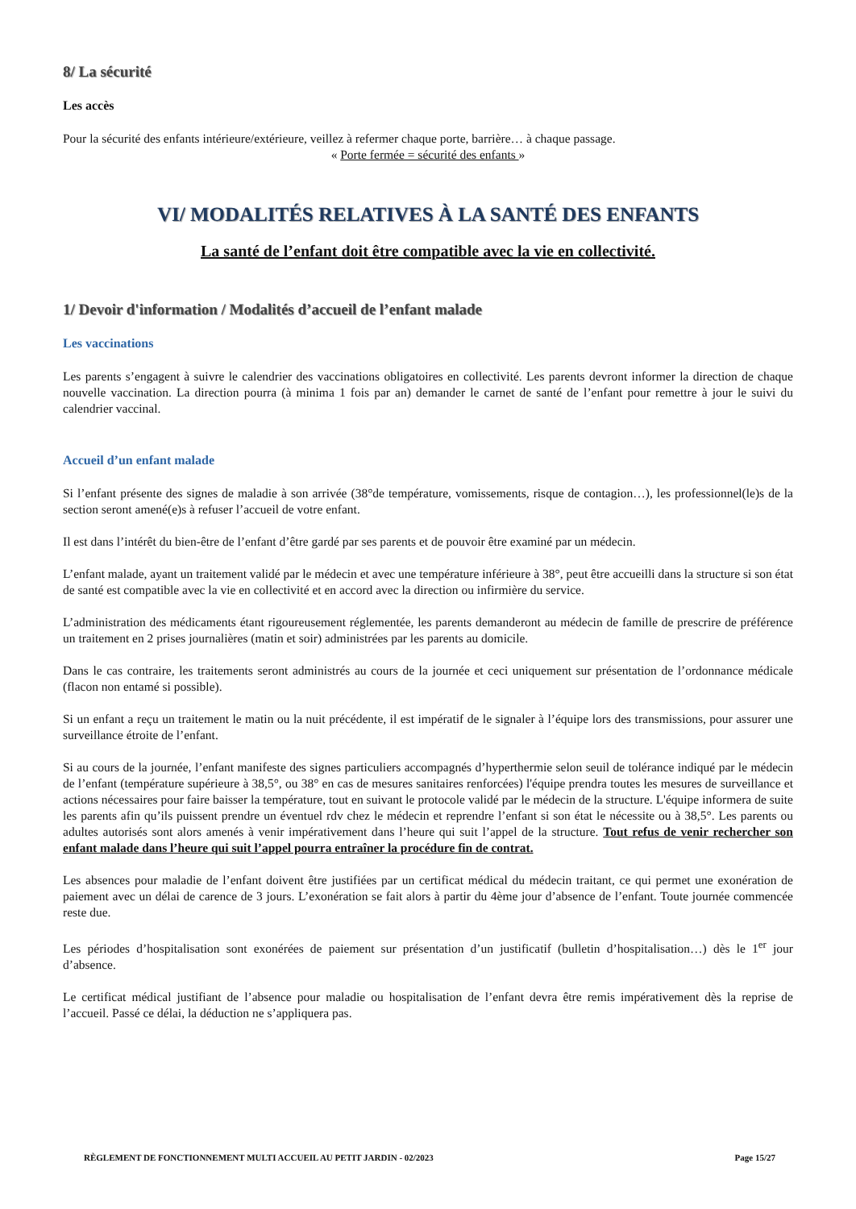8/ La sécurité
Les accès
Pour la sécurité des enfants intérieure/extérieure, veillez à refermer chaque porte, barrière… à chaque passage.
« Porte fermée = sécurité des enfants »
VI/ MODALITÉS RELATIVES À LA SANTÉ DES ENFANTS
La santé de l’enfant doit être compatible avec la vie en collectivité.
1/ Devoir d'information / Modalités d’accueil de l’enfant malade
Les vaccinations
Les parents s’engagent à suivre le calendrier des vaccinations obligatoires en collectivité. Les parents devront informer la direction de chaque nouvelle vaccination. La direction pourra (à minima 1 fois par an) demander le carnet de santé de l’enfant pour remettre à jour le suivi du calendrier vaccinal.
Accueil d’un enfant malade
Si l’enfant présente des signes de maladie à son arrivée (38°de température, vomissements, risque de contagion…), les professionnel(le)s de la section seront amené(e)s à refuser l’accueil de votre enfant.
Il est dans l’intérêt du bien-être de l’enfant d’être gardé par ses parents et de pouvoir être examiné par un médecin.
L’enfant malade, ayant un traitement validé par le médecin et avec une température inférieure à 38°, peut être accueilli dans la structure si son état de santé est compatible avec la vie en collectivité et en accord avec la direction ou infirmière du service.
L’administration des médicaments étant rigoureusement réglementée, les parents demanderont au médecin de famille de prescrire de préférence un traitement en 2 prises journalières (matin et soir) administrées par les parents au domicile.
Dans le cas contraire, les traitements seront administrés au cours de la journée et ceci uniquement sur présentation de l’ordonnance médicale (flacon non entamé si possible).
Si un enfant a reçu un traitement le matin ou la nuit précédente, il est impératif de le signaler à l’équipe lors des transmissions, pour assurer une surveillance étroite de l’enfant.
Si au cours de la journée, l’enfant manifeste des signes particuliers accompagnés d’hyperthermie selon seuil de tolérance indiqué par le médecin de l’enfant (température supérieure à 38,5°, ou 38° en cas de mesures sanitaires renforcées) l'équipe prendra toutes les mesures de surveillance et actions nécessaires pour faire baisser la température, tout en suivant le protocole validé par le médecin de la structure. L'équipe informera de suite les parents afin qu’ils puissent prendre un éventuel rdv chez le médecin et reprendre l’enfant si son état le nécessite ou à 38,5°. Les parents ou adultes autorisés sont alors amenés à venir impérativement dans l’heure qui suit l’appel de la structure. Tout refus de venir rechercher son enfant malade dans l’heure qui suit l’appel pourra entraîner la procédure fin de contrat.
Les absences pour maladie de l’enfant doivent être justifiées par un certificat médical du médecin traitant, ce qui permet une exonération de paiement avec un délai de carence de 3 jours. L’exonération se fait alors à partir du 4ème jour d’absence de l’enfant. Toute journée commencée reste due.
Les périodes d’hospitalisation sont exonérées de paiement sur présentation d’un justificatif (bulletin d’hospitalisation…) dès le 1<sup>er</sup> jour d’absence.
Le certificat médical justifiant de l’absence pour maladie ou hospitalisation de l’enfant devra être remis impérativement dès la reprise de l’accueil. Passé ce délai, la déduction ne s’appliquera pas.
RÈGLEMENT DE FONCTIONNEMENT MULTI ACCUEIL AU PETIT JARDIN - 02/2023 Page 15/27